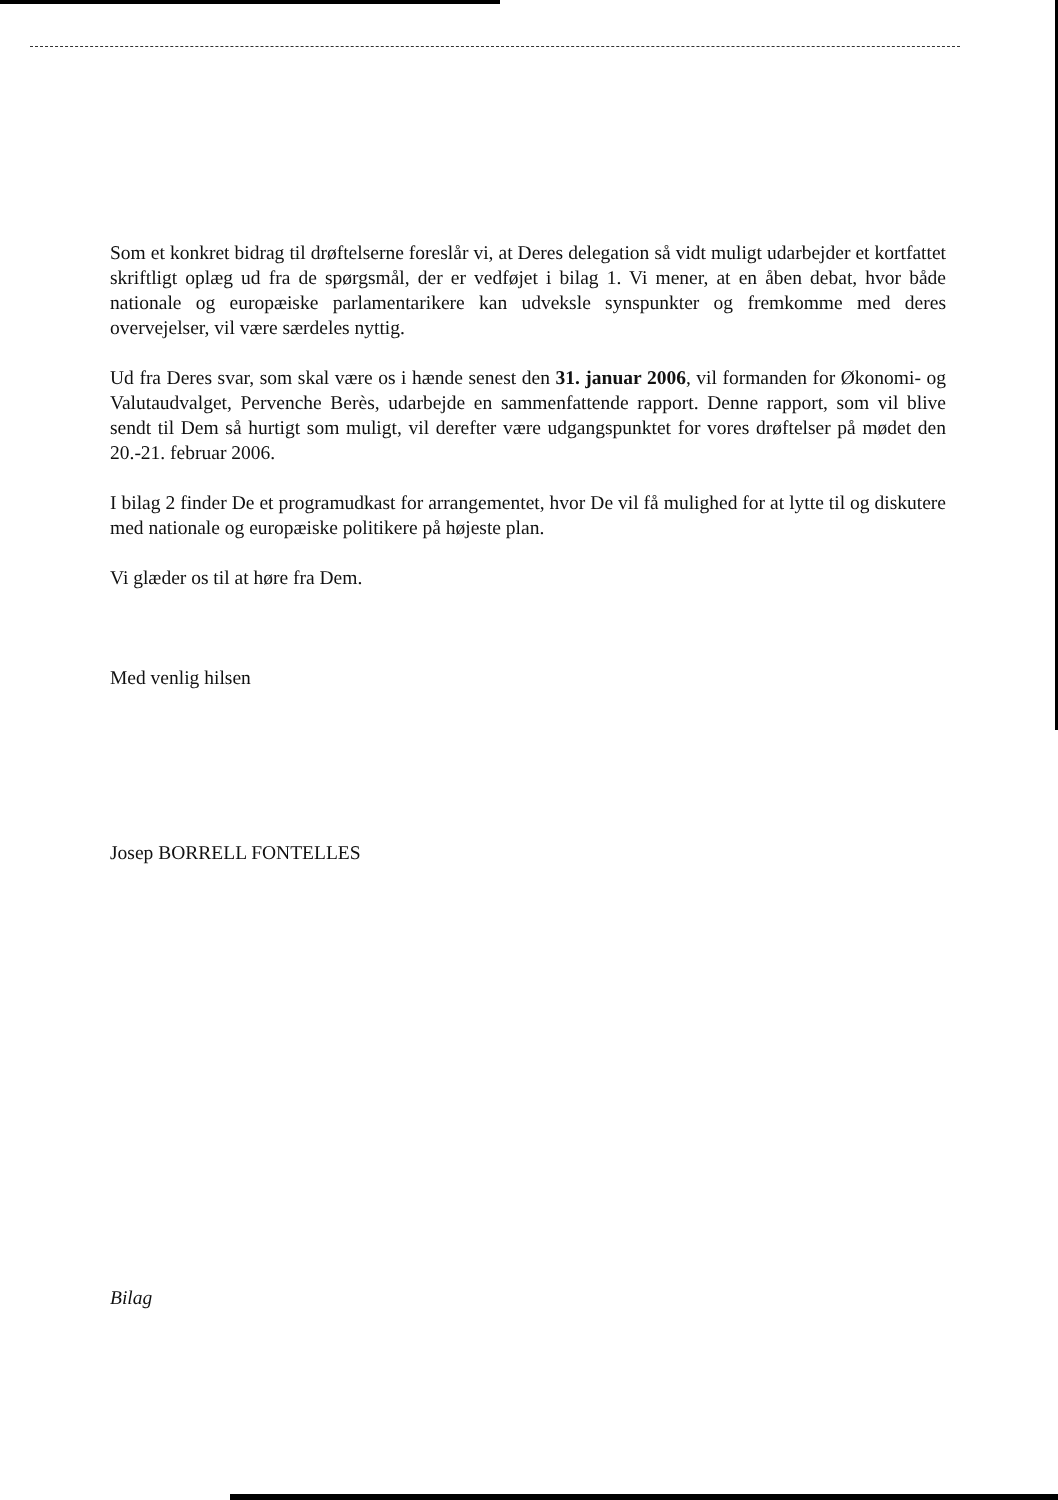Som et konkret bidrag til drøftelserne foreslår vi, at Deres delegation så vidt muligt udarbejder et kortfattet skriftligt oplæg ud fra de spørgsmål, der er vedføjet i bilag 1. Vi mener, at en åben debat, hvor både nationale og europæiske parlamentarikere kan udveksle synspunkter og fremkomme med deres overvejelser, vil være særdeles nyttig.
Ud fra Deres svar, som skal være os i hænde senest den 31. januar 2006, vil formanden for Økonomi- og Valutaudvalget, Pervenche Berès, udarbejde en sammenfattende rapport. Denne rapport, som vil blive sendt til Dem så hurtigt som muligt, vil derefter være udgangspunktet for vores drøftelser på mødet den 20.-21. februar 2006.
I bilag 2 finder De et programudkast for arrangementet, hvor De vil få mulighed for at lytte til og diskutere med nationale og europæiske politikere på højeste plan.
Vi glæder os til at høre fra Dem.
Med venlig hilsen
Josep BORRELL FONTELLES
Bilag